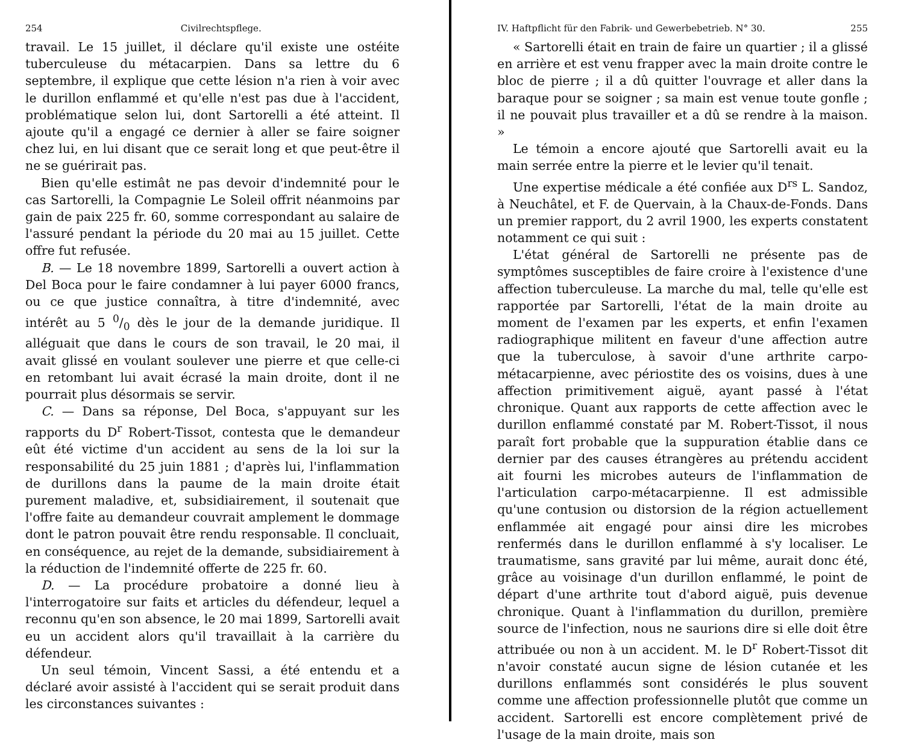254 Civilrechtspflege.
travail. Le 15 juillet, il déclare qu'il existe une ostéite tuberculeuse du métacarpien. Dans sa lettre du 6 septembre, il explique que cette lésion n'a rien à voir avec le durillon enflammé et qu'elle n'est pas due à l'accident, problématique selon lui, dont Sartorelli a été atteint. Il ajoute qu'il a engagé ce dernier à aller se faire soigner chez lui, en lui disant que ce serait long et que peut-être il ne se guérirait pas.
Bien qu'elle estimât ne pas devoir d'indemnité pour le cas Sartorelli, la Compagnie Le Soleil offrit néanmoins par gain de paix 225 fr. 60, somme correspondant au salaire de l'assuré pendant la période du 20 mai au 15 juillet. Cette offre fut refusée.
B. — Le 18 novembre 1899, Sartorelli a ouvert action à Del Boca pour le faire condamner à lui payer 6000 francs, ou ce que justice connaîtra, à titre d'indemnité, avec intérêt au 5 0/0 dès le jour de la demande juridique. Il alléguait que dans le cours de son travail, le 20 mai, il avait glissé en voulant soulever une pierre et que celle-ci en retombant lui avait écrasé la main droite, dont il ne pourrait plus désormais se servir.
C. — Dans sa réponse, Del Boca, s'appuyant sur les rapports du D<sup>r</sup> Robert-Tissot, contesta que le demandeur eût été victime d'un accident au sens de la loi sur la responsabilité du 25 juin 1881 ; d'après lui, l'inflammation de durillons dans la paume de la main droite était purement maladive, et, subsidiairement, il soutenait que l'offre faite au demandeur couvrait amplement le dommage dont le patron pouvait être rendu responsable. Il concluait, en conséquence, au rejet de la demande, subsidiairement à la réduction de l'indemnité offerte de 225 fr. 60.
D. — La procédure probatoire a donné lieu à l'interrogatoire sur faits et articles du défendeur, lequel a reconnu qu'en son absence, le 20 mai 1899, Sartorelli avait eu un accident alors qu'il travaillait à la carrière du défendeur.
Un seul témoin, Vincent Sassi, a été entendu et a déclaré avoir assisté à l'accident qui se serait produit dans les circonstances suivantes :
IV. Haftpflicht für den Fabrik- und Gewerbebetrieb. N° 30. 255
« Sartorelli était en train de faire un quartier ; il a glissé en arrière et est venu frapper avec la main droite contre le bloc de pierre ; il a dû quitter l'ouvrage et aller dans la baraque pour se soigner ; sa main est venue toute gonfle ; il ne pouvait plus travailler et a dû se rendre à la maison. »
Le témoin a encore ajouté que Sartorelli avait eu la main serrée entre la pierre et le levier qu'il tenait.
Une expertise médicale a été confiée aux D<sup>rs</sup> L. Sandoz, à Neuchâtel, et F. de Quervain, à la Chaux-de-Fonds. Dans un premier rapport, du 2 avril 1900, les experts constatent notamment ce qui suit :
L'état général de Sartorelli ne présente pas de symptômes susceptibles de faire croire à l'existence d'une affection tuberculeuse. La marche du mal, telle qu'elle est rapportée par Sartorelli, l'état de la main droite au moment de l'examen par les experts, et enfin l'examen radiographique militent en faveur d'une affection autre que la tuberculose, à savoir d'une arthrite carpo-métacarpienne, avec périostite des os voisins, dues à une affection primitivement aiguë, ayant passé à l'état chronique. Quant aux rapports de cette affection avec le durillon enflammé constaté par M. Robert-Tissot, il nous paraît fort probable que la suppuration établie dans ce dernier par des causes étrangères au prétendu accident ait fourni les microbes auteurs de l'inflammation de l'articulation carpo-métacarpienne. Il est admissible qu'une contusion ou distorsion de la région actuellement enflammée ait engagé pour ainsi dire les microbes renfermés dans le durillon enflammé à s'y localiser. Le traumatisme, sans gravité par lui même, aurait donc été, grâce au voisinage d'un durillon enflammé, le point de départ d'une arthrite tout d'abord aiguë, puis devenue chronique. Quant à l'inflammation du durillon, première source de l'infection, nous ne saurions dire si elle doit être attribuée ou non à un accident. M. le D<sup>r</sup> Robert-Tissot dit n'avoir constaté aucun signe de lésion cutanée et les durillons enflammés sont considérés le plus souvent comme une affection professionnelle plutôt que comme un accident. Sartorelli est encore complètement privé de l'usage de la main droite, mais son